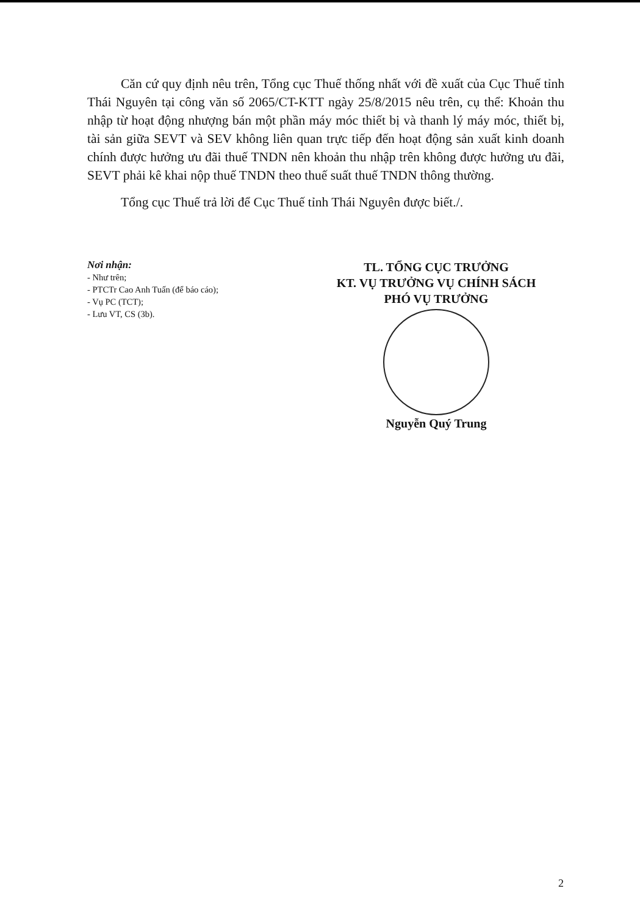Căn cứ quy định nêu trên, Tổng cục Thuế thống nhất với đề xuất của Cục Thuế tỉnh Thái Nguyên tại công văn số 2065/CT-KTT ngày 25/8/2015 nêu trên, cụ thể: Khoản thu nhập từ hoạt động nhượng bán một phần máy móc thiết bị và thanh lý máy móc, thiết bị, tài sản giữa SEVT và SEV không liên quan trực tiếp đến hoạt động sản xuất kinh doanh chính được hưởng ưu đãi thuế TNDN nên khoản thu nhập trên không được hưởng ưu đãi, SEVT phải kê khai nộp thuế TNDN theo thuế suất thuế TNDN thông thường.
Tổng cục Thuế trả lời để Cục Thuế tỉnh Thái Nguyên được biết./.
Nơi nhận:
- Như trên;
- PTCTr Cao Anh Tuấn (để báo cáo);
- Vụ PC (TCT);
- Lưu VT, CS (3b).
TL. TỔNG CỤC TRƯỞNG
KT. VỤ TRƯỞNG VỤ CHÍNH SÁCH
PHÓ VỤ TRƯỞNG
Nguyễn Quý Trung
2